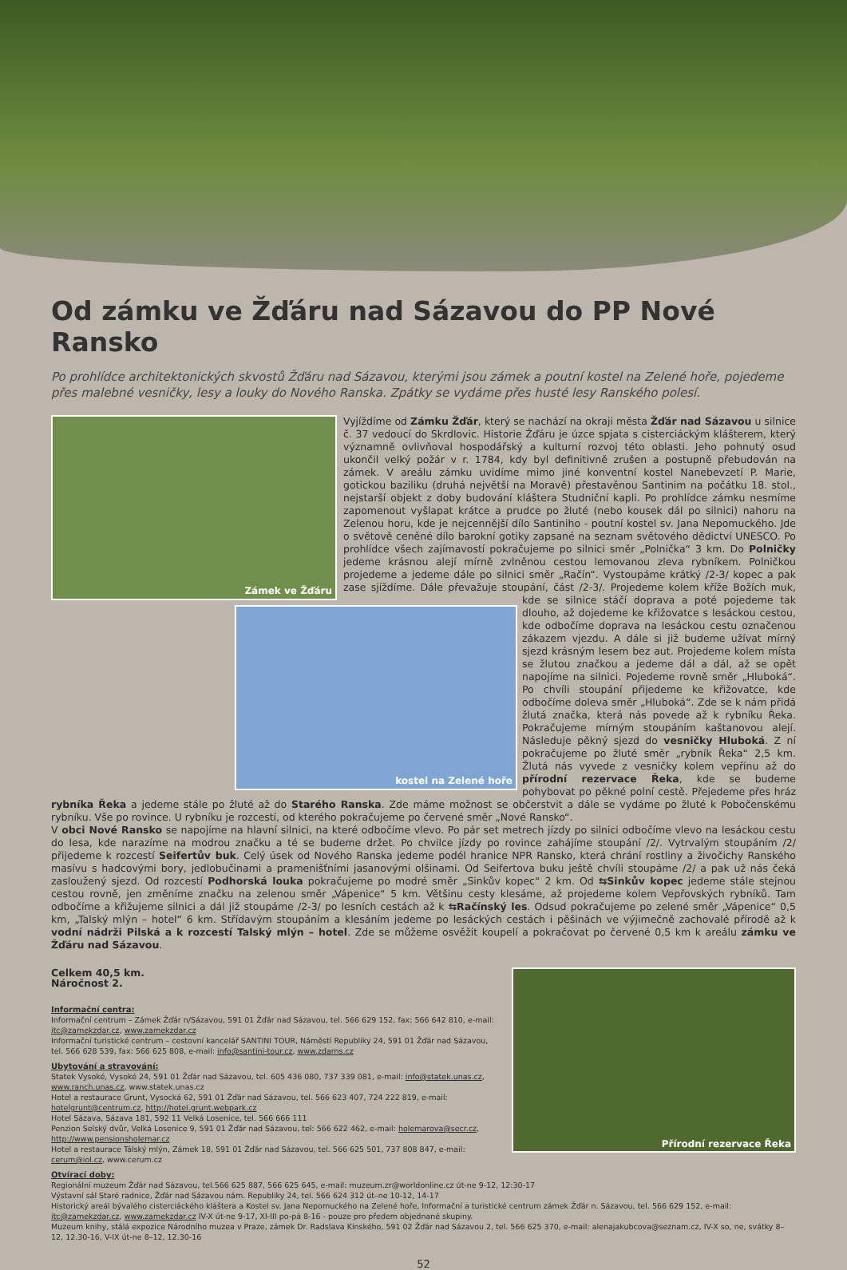Od zámku ve Žďáru nad Sázavou do PP Nové Ransko
Po prohlídce architektonických skvostů Žďáru nad Sázavou, kterými jsou zámek a poutní kostel na Zelené hoře, pojedeme přes malebné vesničky, lesy a louky do Nového Ranska. Zpátky se vydáme přes husté lesy Ranského polesí.
Zámek ve Žďáru
kostel na Zelené hoře
Vyjíždíme od Zámku Žďár, který se nachází na okraji města Žďár nad Sázavou u silnice č. 37 vedoucí do Skrdlovic. Historie Žďáru je úzce spjata s cisterciáckým klášterem, který významně ovlivňoval hospodářský a kulturní rozvoj této oblasti. Jeho pohnutý osud ukončil velký požár v r. 1784, kdy byl definitivně zrušen a postupně přebudován na zámek. V areálu zámku uvidíme mimo jiné konventní kostel Nanebevzetí P. Marie, gotickou baziliku (druhá největší na Moravě) přestavěnou Santinim na počátku 18. stol., nejstarší objekt z doby budování kláštera Studniční kapli. Po prohlídce zámku nesmíme zapomenout vyšlapat krátce a prudce po žluté (nebo kousek dál po silnici) nahoru na Zelenou horu, kde je nejcennější dílo Santiniho - poutní kostel sv. Jana Nepomuckého. Jde o světově ceněné dílo barokní gotiky zapsané na seznam světového dědictví UNESCO. Po prohlídce všech zajímavostí pokračujeme po silnici směr „Polnička“ 3 km. Do Polničky jedeme krásnou alejí mírně zvlněnou cestou lemovanou zleva rybníkem. Polničkou projedeme a jedeme dále po silnici směr „Račín“. Vystoupáme krátký /2-3/ kopec a pak zase sjíždíme. Dále převažuje stoupání, část /2-3/. Projedeme kolem kříže Božích muk, kde se silnice stáčí doprava a poté pojedeme tak dlouho, až dojedeme ke křižovatce s lesáckou cestou, kde odbočíme doprava na lesáckou cestu označenou zákazem vjezdu. A dále si již budeme užívat mírný sjezd krásným lesem bez aut. Projedeme kolem místa se žlutou značkou a jedeme dál a dál, až se opět napojíme na silnici. Pojedeme rovně směr „Hluboká“. Po chvíli stoupání přijedeme ke křižovatce, kde odbočíme doleva směr „Hluboká“. Zde se k nám přidá žlutá značka, která nás povede až k rybníku Řeka. Pokračujeme mírným stoupáním kaštanovou alejí. Následuje pěkný sjezd do vesničky Hluboká. Z ní pokračujeme po žluté směr „rybník Řeka“ 2,5 km. Žlutá nás vyvede z vesničky kolem vepřínu až do přírodní rezervace Řeka, kde se budeme pohybovat po pěkné polní cestě. Přejedeme přes hráz rybníka Řeka a jedeme stále po žluté až do Starého Ranska. Zde máme možnost se občerstvit a dále se vydáme po žluté k Pobočenskému rybníku. Vše po rovince. U rybníku je rozcestí, od kterého pokračujeme po červené směr „Nové Ransko“.
V obci Nové Ransko se napojíme na hlavní silnici, na které odbočíme vlevo. Po pár set metrech jízdy po silnici odbočíme vlevo na lesáckou cestu do lesa, kde narazíme na modrou značku a té se budeme držet. Po chvilce jízdy po rovince zahájíme stoupání /2/. Vytrvalým stoupáním /2/ přijedeme k rozcestí Seifertův buk. Celý úsek od Nového Ranska jedeme podél hranice NPR Ransko, která chrání rostliny a živočichy Ranského masívu s hadcovými bory, jedlobučinami a pramenišťními jasanovými olšinami. Od Seifertova buku ještě chvíli stoupáme /2/ a pak už nás čeká zasloužený sjezd. Od rozcestí Podhorská louka pokračujeme po modré směr „Sinkův kopec“ 2 km. Od ⇆Sinkův kopec jedeme stále stejnou cestou rovně, jen změníme značku na zelenou směr „Vápenice“ 5 km. Většinu cesty klesáme, až projedeme kolem Vepřovských rybníků. Tam odbočíme a křižujeme silnici a dál již stoupáme /2-3/ po lesních cestách až k ⇆Račínský les. Odsud pokračujeme po zelené směr „Vápenice“ 0,5 km, „Talský mlýn – hotel“ 6 km. Střídavým stoupáním a klesáním jedeme po lesáckých cestách i pěšinách ve výjimečně zachovalé přírodě až k vodní nádrži Pilská a k rozcestí Talský mlýn – hotel. Zde se můžeme osvěžit koupelí a pokračovat po červené 0,5 km k areálu zámku ve Žďáru nad Sázavou.
Celkem 40,5 km.
Náročnost 2.
Informační centra:
Informační centrum – Zámek Žďár n/Sázavou, 591 01 Žďár nad Sázavou, tel. 566 629 152, fax: 566 642 810, e-mail: itc@zamekzdar.cz, www.zamekzdar.cz
Informační turistické centrum – cestovní kancelář SANTINI TOUR, Náměstí Republiky 24, 591 01 Žďár nad Sázavou, tel. 566 628 539, fax: 566 625 808, e-mail: info@santini-tour.cz, www.zdarns.cz
Ubytování a stravování:
Statek Vysoké, Vysoké 24, 591 01 Žďár nad Sázavou, tel. 605 436 080, 737 339 081, e-mail: info@statek.unas.cz, www.ranch.unas.cz, www.statek.unas.cz
Hotel a restaurace Grunt, Vysocká 62, 591 01 Žďár nad Sázavou, tel. 566 623 407, 724 222 819, e-mail: hotelgrunt@centrum.cz, http://hotel.grunt.webpark.cz
Hotel Sázava, Sázava 181, 592 11 Velká Losenice, tel. 566 666 111
Penzion Selský dvůr, Velká Losenice 9, 591 01 Žďár nad Sázavou, tel: 566 622 462, e-mail: holemarova@secr.cz, http://www.pensionsholemar.cz
Hotel a restaurace Tálský mlýn, Zámek 18, 591 01 Žďár nad Sázavou, tel. 566 625 501, 737 808 847, e-mail: cerum@iol.cz, www.cerum.cz
Přírodní rezervace Řeka
Otvírací doby:
Regionální muzeum Žďár nad Sázavou, tel.566 625 887, 566 625 645, e-mail: muzeum.zr@worldonline.cz út-ne 9-12, 12:30-17
Výstavní sál Staré radnice, Žďár nad Sázavou nám. Republiky 24, tel. 566 624 312 út–ne 10-12, 14-17
Historický areál bývalého cisterciáckého kláštera a Kostel sv. Jana Nepomuckého na Zelené hoře, Informační a turistické centrum zámek Žďár n. Sázavou, tel. 566 629 152, e-mail: itc@zamekzdar.cz, www.zamekzdar.cz IV-X út-ne 9-17, XI-III po-pá 8-16 - pouze pro předem objednané skupiny.
Muzeum knihy, stálá expozice Národního muzea v Praze, zámek Dr. Radslava Kinského, 591 02 Žďár nad Sázavou 2, tel. 566 625 370, e-mail: alenajakubcova@seznam.cz, IV-X so, ne, svátky 8–12, 12.30-16, V-IX út-ne 8–12, 12.30-16
52